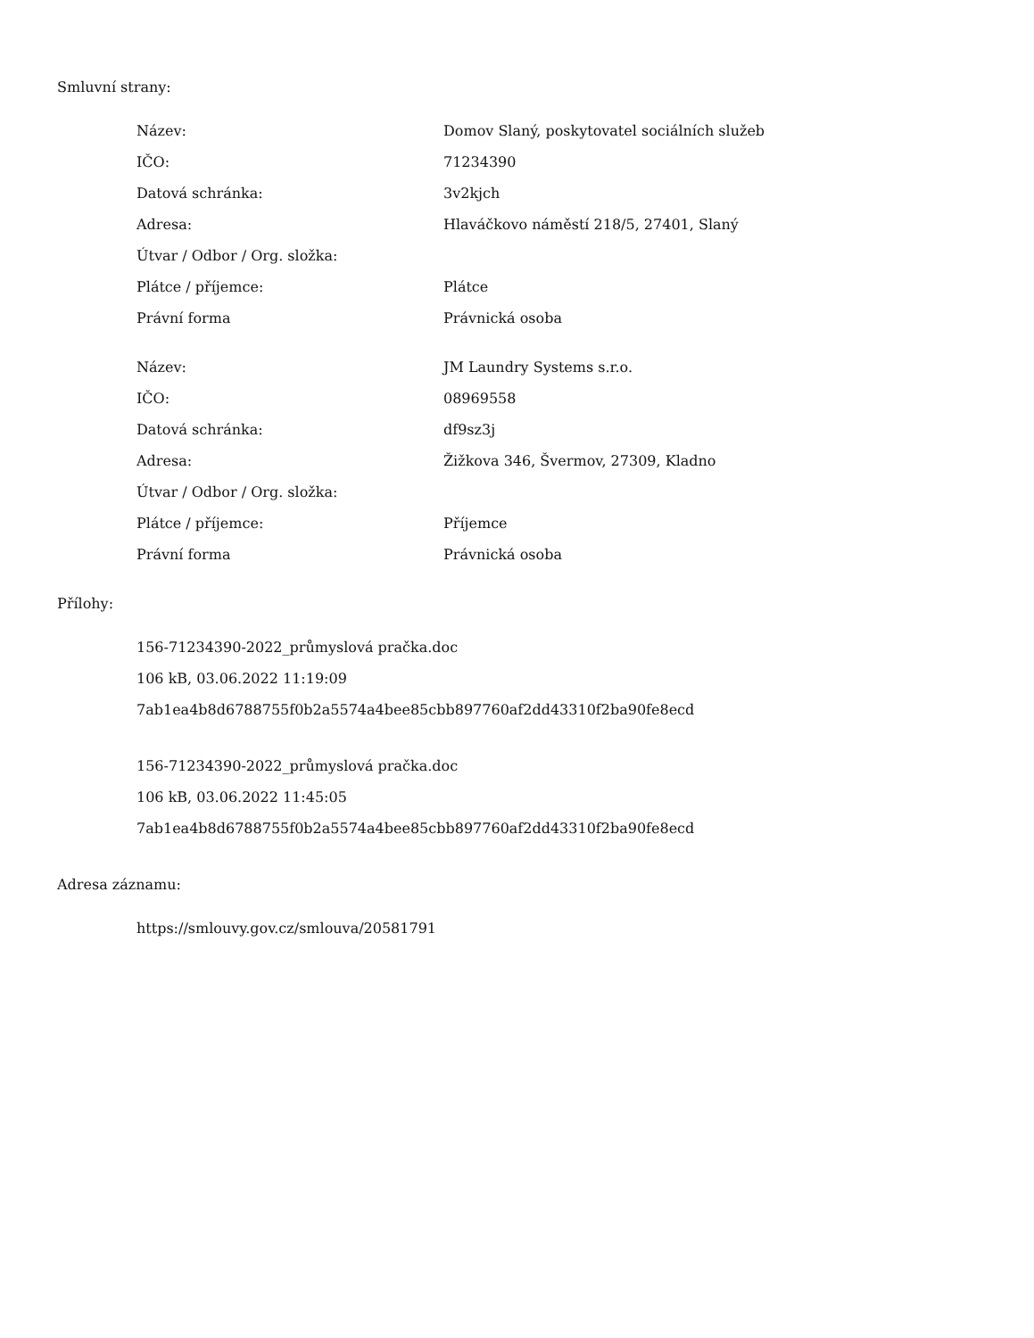Smluvní strany:
| Název: | Domov Slaný, poskytovatel sociálních služeb |
| IČO: | 71234390 |
| Datová schránka: | 3v2kjch |
| Adresa: | Hlaváčkovo náměstí 218/5, 27401, Slaný |
| Útvar / Odbor / Org. složka: | |
| Plátce / příjemce: | Plátce |
| Právní forma | Právnická osoba |
| Název: | JM Laundry Systems s.r.o. |
| IČO: | 08969558 |
| Datová schránka: | df9sz3j |
| Adresa: | Žižkova 346, Švermov, 27309, Kladno |
| Útvar / Odbor / Org. složka: | |
| Plátce / příjemce: | Příjemce |
| Právní forma | Právnická osoba |
Přílohy:
156-71234390-2022_průmyslová pračka.doc
106 kB, 03.06.2022 11:19:09
7ab1ea4b8d6788755f0b2a5574a4bee85cbb897760af2dd43310f2ba90fe8ecd
156-71234390-2022_průmyslová pračka.doc
106 kB, 03.06.2022 11:45:05
7ab1ea4b8d6788755f0b2a5574a4bee85cbb897760af2dd43310f2ba90fe8ecd
Adresa záznamu:
https://smlouvy.gov.cz/smlouva/20581791